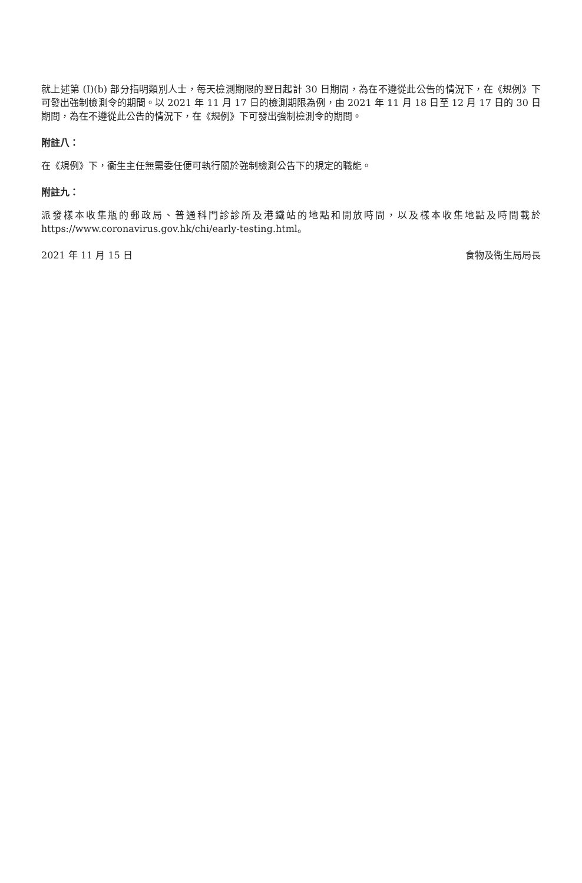就上述第 (I)(b) 部分指明類別人士，每天檢測期限的翌日起計 30 日期間，為在不遵從此公告的情況下，在《規例》下可發出強制檢測令的期間。以 2021 年 11 月 17 日的檢測期限為例，由 2021 年 11 月 18 日至 12 月 17 日的 30 日期間，為在不遵從此公告的情況下，在《規例》下可發出強制檢測令的期間。
附註八：
在《規例》下，衞生主任無需委任便可執行關於強制檢測公告下的規定的職能。
附註九：
派發樣本收集瓶的郵政局、普通科門診診所及港鐵站的地點和開放時間，以及樣本收集地點及時間載於 https://www.coronavirus.gov.hk/chi/early-testing.html。
2021 年 11 月 15 日 食物及衞生局局長